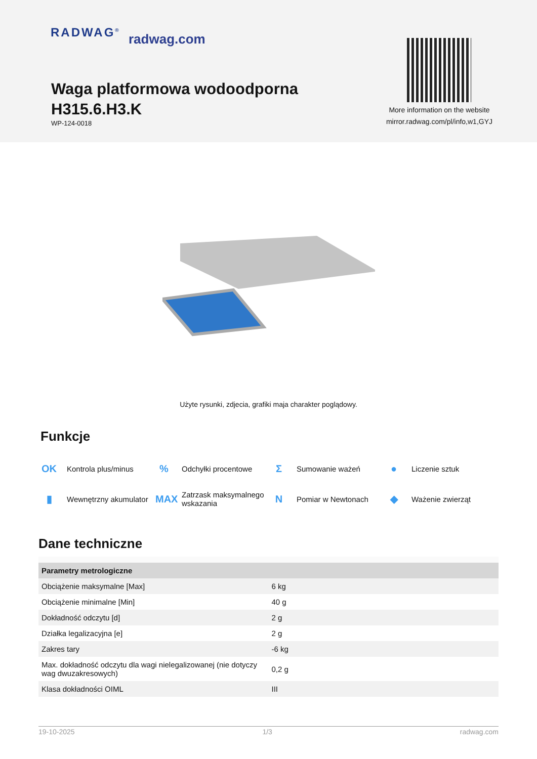RADWAG<sup>®</sup> radwag.com
Waga platformowa wodoodporna
H315.6.H3.K
WP-124-0018
More information on the website mirror.radwag.com/pl/info,w1,GYJ
Użyte rysunki, zdjecia, grafiki maja charakter poglądowy.
Funkcje
OK Kontrola plus/minus
% Odchyłki procentowe
Σ Sumowanie ważeń
● Liczenie sztuk
▮ Wewnętrzny akumulator
MAX Zatrzask maksymalnego wskazania
N Pomiar w Newtonach
◆ Ważenie zwierząt
Dane techniczne
| Parametry metrologiczne | |
| --- | --- |
| Obciążenie maksymalne [Max] | 6 kg |
| Obciążenie minimalne [Min] | 40 g |
| Dokładność odczytu [d] | 2 g |
| Działka legalizacyjna [e] | 2 g |
| Zakres tary | -6 kg |
| Max. dokładność odczytu dla wagi nielegalizowanej (nie dotyczy wag dwuzakresowych) | 0,2 g |
| Klasa dokładności OIML | III |
19-10-2025 1/3 radwag.com